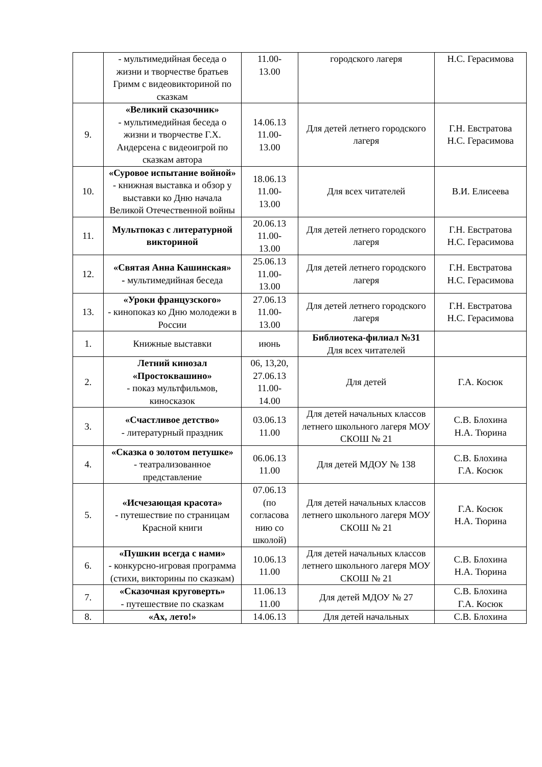| | - мультимедийная беседа о жизни и творчестве братьев Гримм с видеовикториной по сказкам | 11.00- 13.00 | городского лагеря | Н.С. Герасимова |
| 9. | «Великий сказочник» - мультимедийная беседа о жизни и творчестве Г.Х. Андерсена с видеоигрой по сказкам автора | 14.06.13 11.00- 13.00 | Для детей летнего городского лагеря | Г.Н. Евстратова Н.С. Герасимова |
| 10. | «Суровое испытание войной» - книжная выставка и обзор у выставки ко Дню начала Великой Отечественной войны | 18.06.13 11.00- 13.00 | Для всех читателей | В.И. Елисеева |
| 11. | Мультпоказ с литературной викториной | 20.06.13 11.00- 13.00 | Для детей летнего городского лагеря | Г.Н. Евстратова Н.С. Герасимова |
| 12. | «Святая Анна Кашинская» - мультимедийная беседа | 25.06.13 11.00- 13.00 | Для детей летнего городского лагеря | Г.Н. Евстратова Н.С. Герасимова |
| 13. | «Уроки французского» - кинопоказ ко Дню молодежи в России | 27.06.13 11.00- 13.00 | Для детей летнего городского лагеря | Г.Н. Евстратова Н.С. Герасимова |
| 1. | Книжные выставки | июнь | Библиотека-филиал №31 Для всех читателей | |
| 2. | Летний кинозал «Простоквашино» - показ мультфильмов, киносказок | 06, 13,20, 27.06.13 11.00- 14.00 | Для детей | Г.А. Косюк |
| 3. | «Счастливое детство» - литературный праздник | 03.06.13 11.00 | Для детей начальных классов летнего школьного лагеря МОУ СКОШ № 21 | С.В. Блохина Н.А. Тюрина |
| 4. | «Сказка о золотом петушке» - театрализованное представление | 06.06.13 11.00 | Для детей МДОУ № 138 | С.В. Блохина Г.А. Косюк |
| 5. | «Исчезающая красота» - путешествие по страницам Красной книги | 07.06.13 (по согласова нию со школой) | Для детей начальных классов летнего школьного лагеря МОУ СКОШ № 21 | Г.А. Косюк Н.А. Тюрина |
| 6. | «Пушкин всегда с нами» - конкурсно-игровая программа (стихи, викторины по сказкам) | 10.06.13 11.00 | Для детей начальных классов летнего школьного лагеря МОУ СКОШ № 21 | С.В. Блохина Н.А. Тюрина |
| 7. | «Сказочная круговерть» - путешествие по сказкам | 11.06.13 11.00 | Для детей МДОУ № 27 | С.В. Блохина Г.А. Косюк |
| 8. | «Ах, лето!» | 14.06.13 | Для детей начальных | С.В. Блохина |